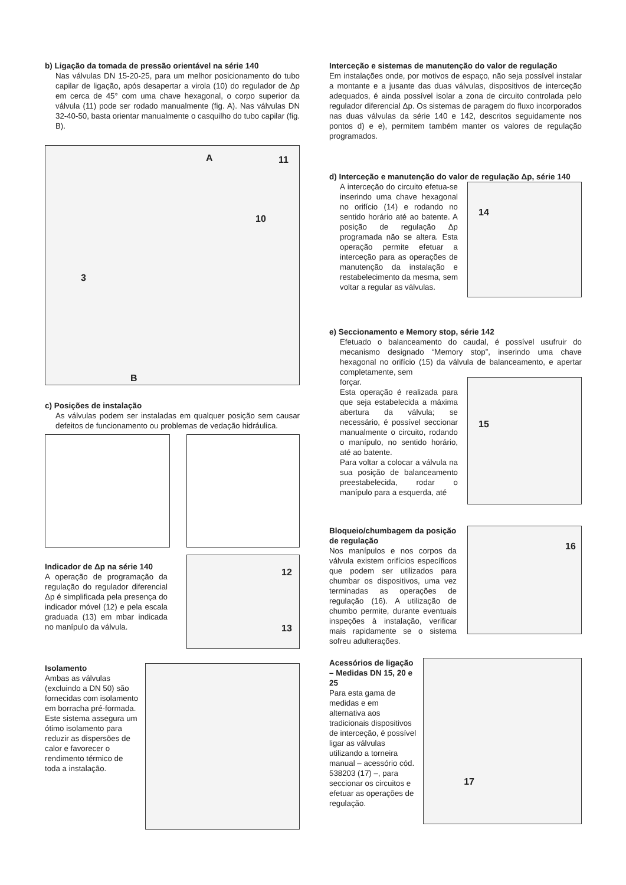b) Ligação da tomada de pressão orientável na série 140
Nas válvulas DN 15-20-25, para um melhor posicionamento do tubo capilar de ligação, após desapertar a virola (10) do regulador de Δp em cerca de 45° com uma chave hexagonal, o corpo superior da válvula (11) pode ser rodado manualmente (fig. A). Nas válvulas DN 32-40-50, basta orientar manualmente o casquilho do tubo capilar (fig. B).
A
B
3
11
10
c) Posições de instalação
As válvulas podem ser instaladas em qualquer posição sem causar defeitos de funcionamento ou problemas de vedação hidráulica.
Indicador de Δp na série 140
A operação de programação da regulação do regulador diferencial Δp é simplificada pela presença do indicador móvel (12) e pela escala graduada (13) em mbar indicada no manípulo da válvula.
12
13
Isolamento
Ambas as válvulas (excluindo a DN 50) são fornecidas com isolamento em borracha pré-formada. Este sistema assegura um ótimo isolamento para reduzir as dispersões de calor e favorecer o rendimento térmico de toda a instalação.
Interceção e sistemas de manutenção do valor de regulação
Em instalações onde, por motivos de espaço, não seja possível instalar a montante e a jusante das duas válvulas, dispositivos de interceção adequados, é ainda possível isolar a zona de circuito controlada pelo regulador diferencial Δp. Os sistemas de paragem do fluxo incorporados nas duas válvulas da série 140 e 142, descritos seguidamente nos pontos d) e e), permitem também manter os valores de regulação programados.
d) Interceção e manutenção do valor de regulação Δp, série 140
A interceção do circuito efetua-se inserindo uma chave hexagonal no orifício (14) e rodando no sentido horário até ao batente. A posição de regulação Δp programada não se altera. Esta operação permite efetuar a interceção para as operações de manutenção da instalação e restabelecimento da mesma, sem voltar a regular as válvulas.
14
e) Seccionamento e Memory stop, série 142
Efetuado o balanceamento do caudal, é possível usufruir do mecanismo designado “Memory stop”, inserindo uma chave hexagonal no orifício (15) da válvula de balanceamento, e apertar completamente, sem
forçar.
Esta operação é realizada para que seja estabelecida a máxima abertura da válvula; se necessário, é possível seccionar manualmente o circuito, rodando o manípulo, no sentido horário, até ao batente.
Para voltar a colocar a válvula na sua posição de balanceamento preestabelecida, rodar o manípulo para a esquerda, até
15
Bloqueio/chumbagem da posição de regulação
Nos manípulos e nos corpos da válvula existem orifícios específicos que podem ser utilizados para chumbar os dispositivos, uma vez terminadas as operações de regulação (16). A utilização de chumbo permite, durante eventuais inspeções à instalação, verificar mais rapidamente se o sistema sofreu adulterações.
16
Acessórios de ligação – Medidas DN 15, 20 e 25
Para esta gama de medidas e em alternativa aos tradicionais dispositivos de interceção, é possível ligar as válvulas utilizando a torneira manual – acessório cód. 538203 (17) –, para seccionar os circuitos e efetuar as operações de regulação.
17